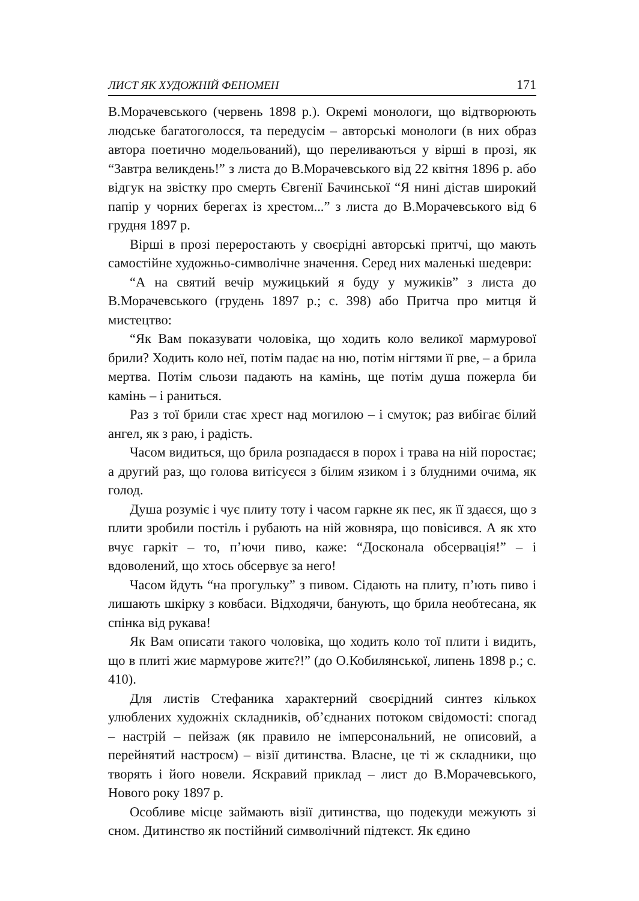ЛИСТ ЯК ХУДОЖНІЙ ФЕНОМЕН 171
В.Морачевського (червень 1898 р.). Окремі монологи, що відтворюють людське багатоголосся, та передусім – авторські монологи (в них образ автора поетично модельований), що переливаються у вірші в прозі, як “Завтра великдень!” з листа до В.Морачевського від 22 квітня 1896 р. або відгук на звістку про смерть Євгенії Бачинської “Я нині дістав широкий папір у чорних берегах із хрестом...” з листа до В.Морачевського від 6 грудня 1897 р.
Вірші в прозі переростають у своєрідні авторські притчі, що мають самостійне художньо-символічне значення. Серед них маленькі шедеври:
“А на святий вечір мужицький я буду у мужиків” з листа до В.Морачевського (грудень 1897 р.; с. 398) або Притча про митця й мистецтво:
“Як Вам показувати чоловіка, що ходить коло великої мармурової брили? Ходить коло неї, потім падає на ню, потім нігтями її рве, – а брила мертва. Потім сльози падають на камінь, ще потім душа пожерла би камінь – і раниться.
Раз з тої брили стає хрест над могилою – і смуток; раз вибігає білий ангел, як з раю, і радість.
Часом видиться, що брила розпадаєся в порох і трава на ній поростає; а другий раз, що голова витісуєся з білим язиком і з блудними очима, як голод.
Душа розуміє і чує плиту тоту і часом гаркне як пес, як її здаєся, що з плити зробили постіль і рубають на ній жовняра, що повісився. А як хто вчує гаркіт – то, п’ючи пиво, каже: “Досконала обсервація!” – і вдоволений, що хтось обсервує за него!
Часом йдуть “на прогульку” з пивом. Сідають на плиту, п’ють пиво і лишають шкірку з ковбаси. Відходячи, банують, що брила необтесана, як спінка від рукава!
Як Вам описати такого чоловіка, що ходить коло тої плити і видить, що в плиті жиє мармурове житє?!” (до О.Кобилянської, липень 1898 р.; с. 410).
Для листів Стефаника характерний своєрідний синтез кількох улюблених художніх складників, об’єднаних потоком свідомості: спогад – настрій – пейзаж (як правило не імперсональний, не описовий, а перейнятий настроєм) – візії дитинства. Власне, це ті ж складники, що творять і його новели. Яскравий приклад – лист до В.Морачевського, Нового року 1897 р.
Особливе місце займають візії дитинства, що подекуди межують зі сном. Дитинство як постійний символічний підтекст. Як єдино